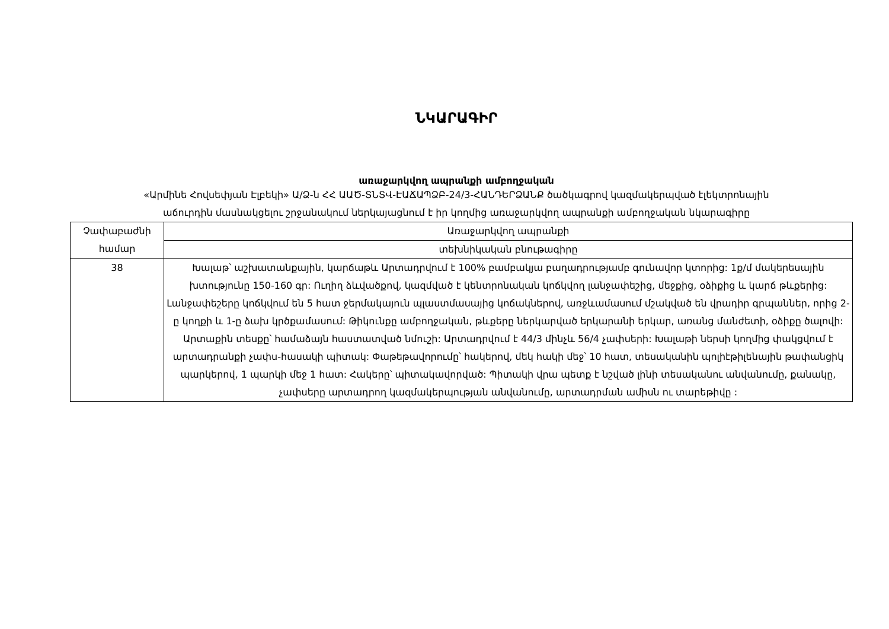ՆԿԱՐԱԳԻՐ
առաջարկվող ապրանքի ամբողջական
«Արմինե Հովսեփյան Էլբեկի» Ա/Ձ-ն ՀՀ ԱԱԾ-ՏՆՏՎ-ԷԱՃԱՊՁԲ-24/3-ՀԱՆԴԵՐՁԱՆՔ ծածկագրով կազմակերպված էլեկտրոնային
աճուրդին մասնակցելու շրջանակում ներկայացնում է իր կողմից առաջարկվող ապրանքի ամբողջական նկարագիրը
| Չափաբաժնի համար | Առաջարկվող ապրանքի |
| | տեխնիկական բնութագիրը |
| 38 | Խալաթ՝ աշխատանքային, կարճաթև Արտադրվում է 100% բամբակյա բաղադրությամբ գունավոր կտորից: 1ք/մ մակերեսային խտությունը 150-160 գր: Ուղիղ ձևվածքով, կազմված է կենտրոնական կոճկվող լանջափեշից, մեջքից, օձիքից և կարճ թևքերից: Լանջափեշերը կոճկվում են 5 հատ ջերմակայուն պլաստմասայից կոճակներով, առջևամասում մշակված են վրադիր գրպաններ, որից 2-ը կողքի և 1-ը ձախ կրծքամասում: Թիկունքը ամբողջական, թևքերը ներկարված երկարանի երկար, առանց մանժետի, օձիքը ծալովի: Արտաքին տեսքը՝ համաձայն հաստատված նմուշի: Արտադրվում է 44/3 մինչև 56/4 չափսերի: Խալաթի ներսի կողմից փակցվում է արտադրանքի չափս-հասակի պիտակ: Փաթեթավորումը՝ հակերով, մեկ հակի մեջ՝ 10 հատ, տեսականին պոլիէթիլենային թափանցիկ պարկերով, 1 պարկի մեջ 1 հատ: Հակերը՝ պիտակավորված: Պիտակի վրա պետք է նշված լինի տեսականու անվանումը, քանակը, չափսերը արտադրող կազմակերպության անվանումը, արտադրման ամիսն ու տարեթիվը : |